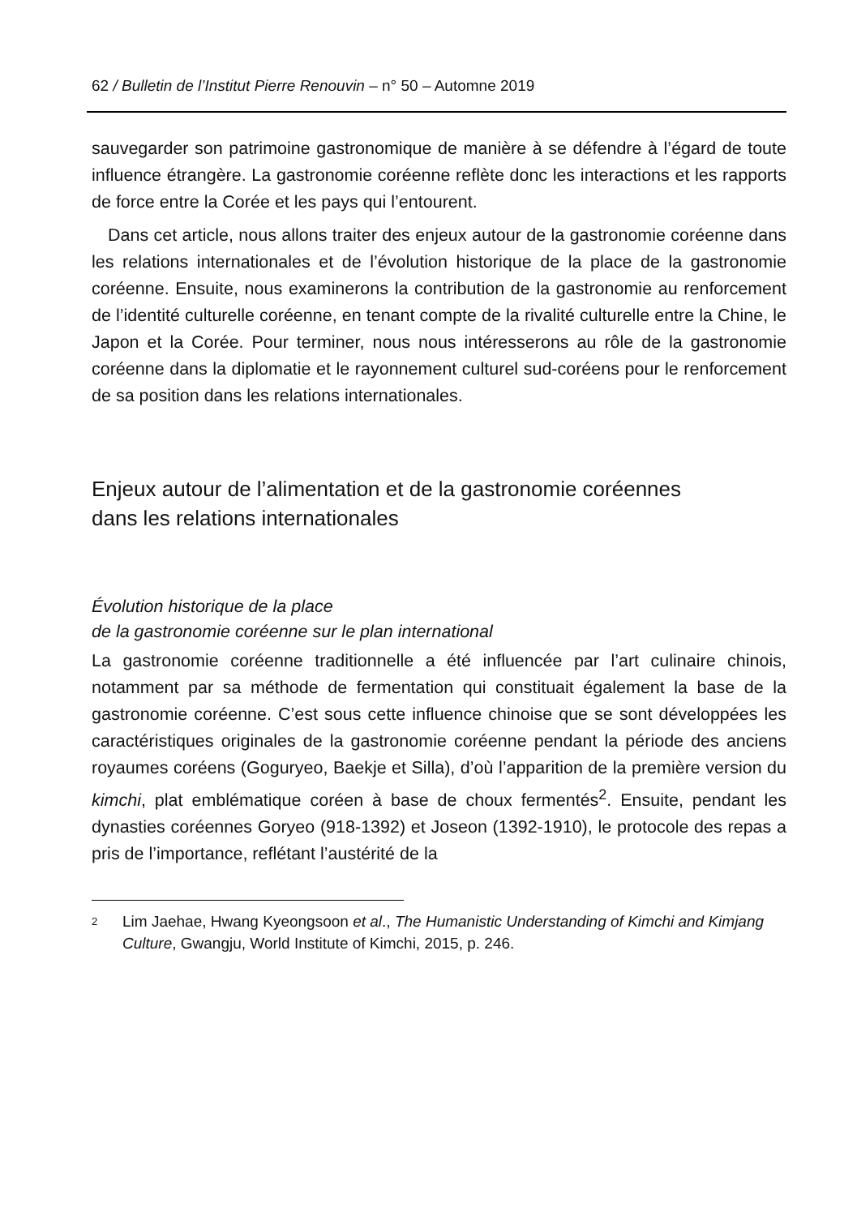62 / Bulletin de l’Institut Pierre Renouvin – n° 50 – Automne 2019
sauvegarder son patrimoine gastronomique de manière à se défendre à l’égard de toute influence étrangère. La gastronomie coréenne reflète donc les interactions et les rapports de force entre la Corée et les pays qui l’entourent.
Dans cet article, nous allons traiter des enjeux autour de la gastronomie coréenne dans les relations internationales et de l’évolution historique de la place de la gastronomie coréenne. Ensuite, nous examinerons la contribution de la gastronomie au renforcement de l’identité culturelle coréenne, en tenant compte de la rivalité culturelle entre la Chine, le Japon et la Corée. Pour terminer, nous nous intéresserons au rôle de la gastronomie coréenne dans la diplomatie et le rayonnement culturel sud-coréens pour le renforcement de sa position dans les relations internationales.
Enjeux autour de l’alimentation et de la gastronomie coréennes
dans les relations internationales
Évolution historique de la place
de la gastronomie coréenne sur le plan international
La gastronomie coréenne traditionnelle a été influencée par l’art culinaire chinois, notamment par sa méthode de fermentation qui constituait également la base de la gastronomie coréenne. C’est sous cette influence chinoise que se sont développées les caractéristiques originales de la gastronomie coréenne pendant la période des anciens royaumes coréens (Goguryeo, Baekje et Silla), d’où l’apparition de la première version du kimchi, plat emblématique coréen à base de choux fermentés<sup>2</sup>. Ensuite, pendant les dynasties coréennes Goryeo (918-1392) et Joseon (1392-1910), le protocole des repas a pris de l’importance, reflétant l’austérité de la
2 Lim Jaehae, Hwang Kyeongsoon et al., The Humanistic Understanding of Kimchi and Kimjang Culture, Gwangju, World Institute of Kimchi, 2015, p. 246.